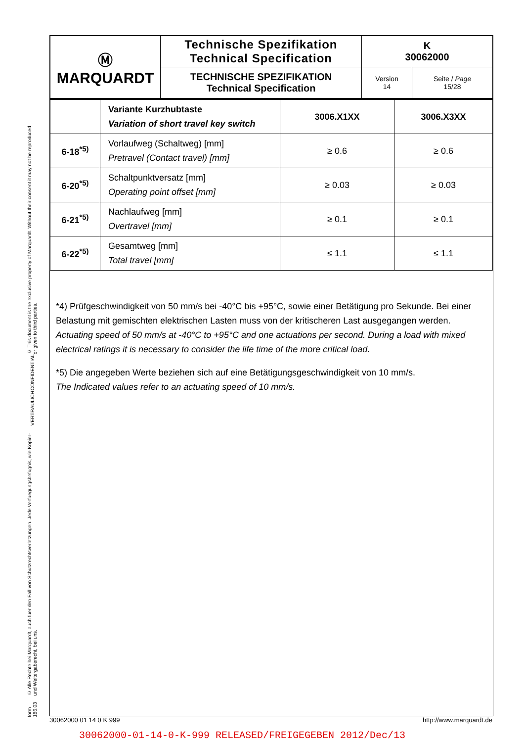© This document is the exclusive property of Marquardt. Without their consent it may not be reproduced or given to third parties.
CONFIDENTIAL
VERTRAULICH
© Alle Rechte bei Marquardt, auch fuer den Fall von Schutzrechtsverletzungen. Jede Verfuegungsbefugnis, wie Kopier- und Weitergaberecht, bei uns.
form 186.03
| Ⓜ MARQUARDT | Technische Spezifikation Technical Specification | K 30062000 | |
| | TECHNISCHE SPEZIFIKATION Technical Specification | Version 14 | Seite / Page 15/28 |
| | Variante Kurzhubtaste Variation of short travel key switch | 3006.X1XX | 3006.X3XX |
| 6-18<sup>*5)</sup> | Vorlaufweg (Schaltweg) [mm] Pretravel (Contact travel) [mm] | ≥ 0.6 | ≥ 0.6 |
| 6-20<sup>*5)</sup> | Schaltpunktversatz [mm] Operating point offset [mm] | ≥ 0.03 | ≥ 0.03 |
| 6-21<sup>*5)</sup> | Nachlaufweg [mm] Overtravel [mm] | ≥ 0.1 | ≥ 0.1 |
| 6-22<sup>*5)</sup> | Gesamtweg [mm] Total travel [mm] | ≤ 1.1 | ≤ 1.1 |
*4) Prüfgeschwindigkeit von 50 mm/s bei -40°C bis +95°C, sowie einer Betätigung pro Sekunde. Bei einer Belastung mit gemischten elektrischen Lasten muss von der kritischeren Last ausgegangen werden.
Actuating speed of 50 mm/s at -40°C to +95°C and one actuations per second. During a load with mixed electrical ratings it is necessary to consider the life time of the more critical load.
*5) Die angegeben Werte beziehen sich auf eine Betätigungsgeschwindigkeit von 10 mm/s.
The Indicated values refer to an actuating speed of 10 mm/s.
30062000 01 14 0 K 999 http://www.marquardt.de
30062000-01-14-0-K-999 RELEASED/FREIGEGEBEN 2012/Dec/13